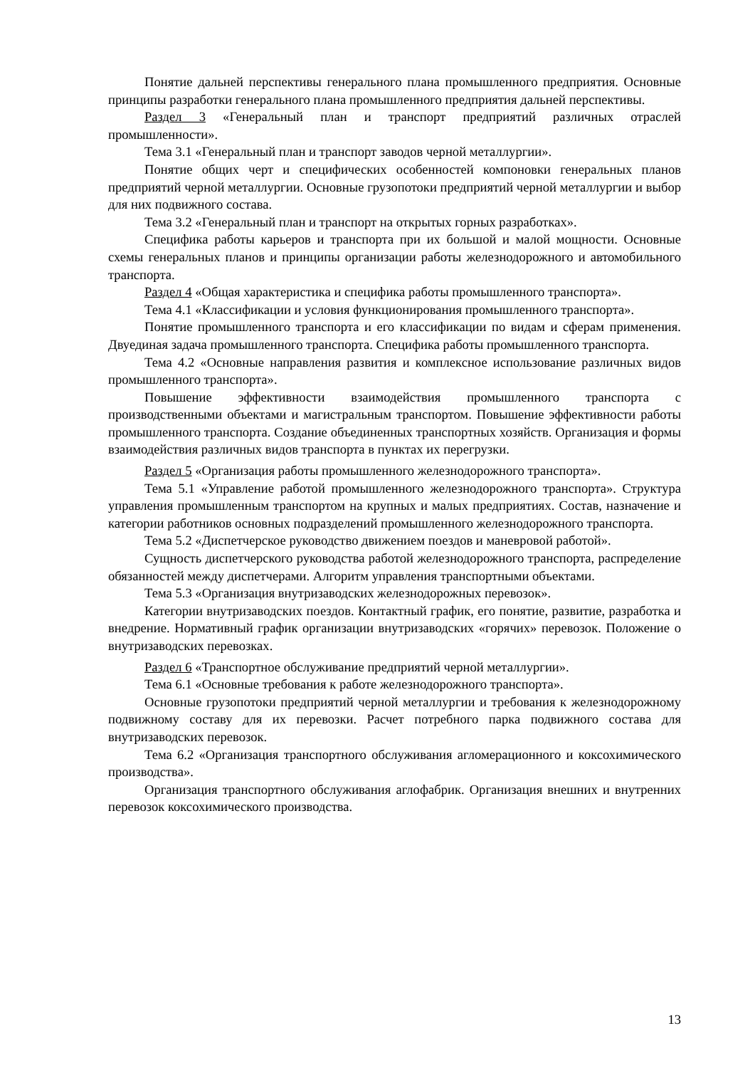Понятие дальней перспективы генерального плана промышленного предприятия. Основные принципы разработки генерального плана промышленного предприятия дальней перспективы.
Раздел 3 «Генеральный план и транспорт предприятий различных отраслей промышленности».
Тема 3.1 «Генеральный план и транспорт заводов черной металлургии».
Понятие общих черт и специфических особенностей компоновки генеральных планов предприятий черной металлургии. Основные грузопотоки предприятий черной металлургии и выбор для них подвижного состава.
Тема 3.2 «Генеральный план и транспорт на открытых горных разработках».
Специфика работы карьеров и транспорта при их большой и малой мощности. Основные схемы генеральных планов и принципы организации работы железнодорожного и автомобильного транспорта.
Раздел 4 «Общая характеристика и специфика работы промышленного транспорта».
Тема 4.1 «Классификации и условия функционирования промышленного транспорта».
Понятие промышленного транспорта и его классификации по видам и сферам применения. Двуединая задача промышленного транспорта. Специфика работы промышленного транспорта.
Тема 4.2 «Основные направления развития и комплексное использование различных видов промышленного транспорта».
Повышение эффективности взаимодействия промышленного транспорта с производственными объектами и магистральным транспортом. Повышение эффективности работы промышленного транспорта. Создание объединенных транспортных хозяйств. Организация и формы взаимодействия различных видов транспорта в пунктах их перегрузки.
Раздел 5 «Организация работы промышленного железнодорожного транспорта».
Тема 5.1 «Управление работой промышленного железнодорожного транспорта». Структура управления промышленным транспортом на крупных и малых предприятиях. Состав, назначение и категории работников основных подразделений промышленного железнодорожного транспорта.
Тема 5.2 «Диспетчерское руководство движением поездов и маневровой работой».
Сущность диспетчерского руководства работой железнодорожного транспорта, распределение обязанностей между диспетчерами. Алгоритм управления транспортными объектами.
Тема 5.3 «Организация внутризаводских железнодорожных перевозок».
Категории внутризаводских поездов. Контактный график, его понятие, развитие, разработка и внедрение. Нормативный график организации внутризаводских «горячих» перевозок. Положение о внутризаводских перевозках.
Раздел 6 «Транспортное обслуживание предприятий черной металлургии».
Тема 6.1 «Основные требования к работе железнодорожного транспорта».
Основные грузопотоки предприятий черной металлургии и требования к железнодорожному подвижному составу для их перевозки. Расчет потребного парка подвижного состава для внутризаводских перевозок.
Тема 6.2 «Организация транспортного обслуживания агломерационного и коксохимического производства».
Организация транспортного обслуживания аглофабрик. Организация внешних и внутренних перевозок коксохимического производства.
13